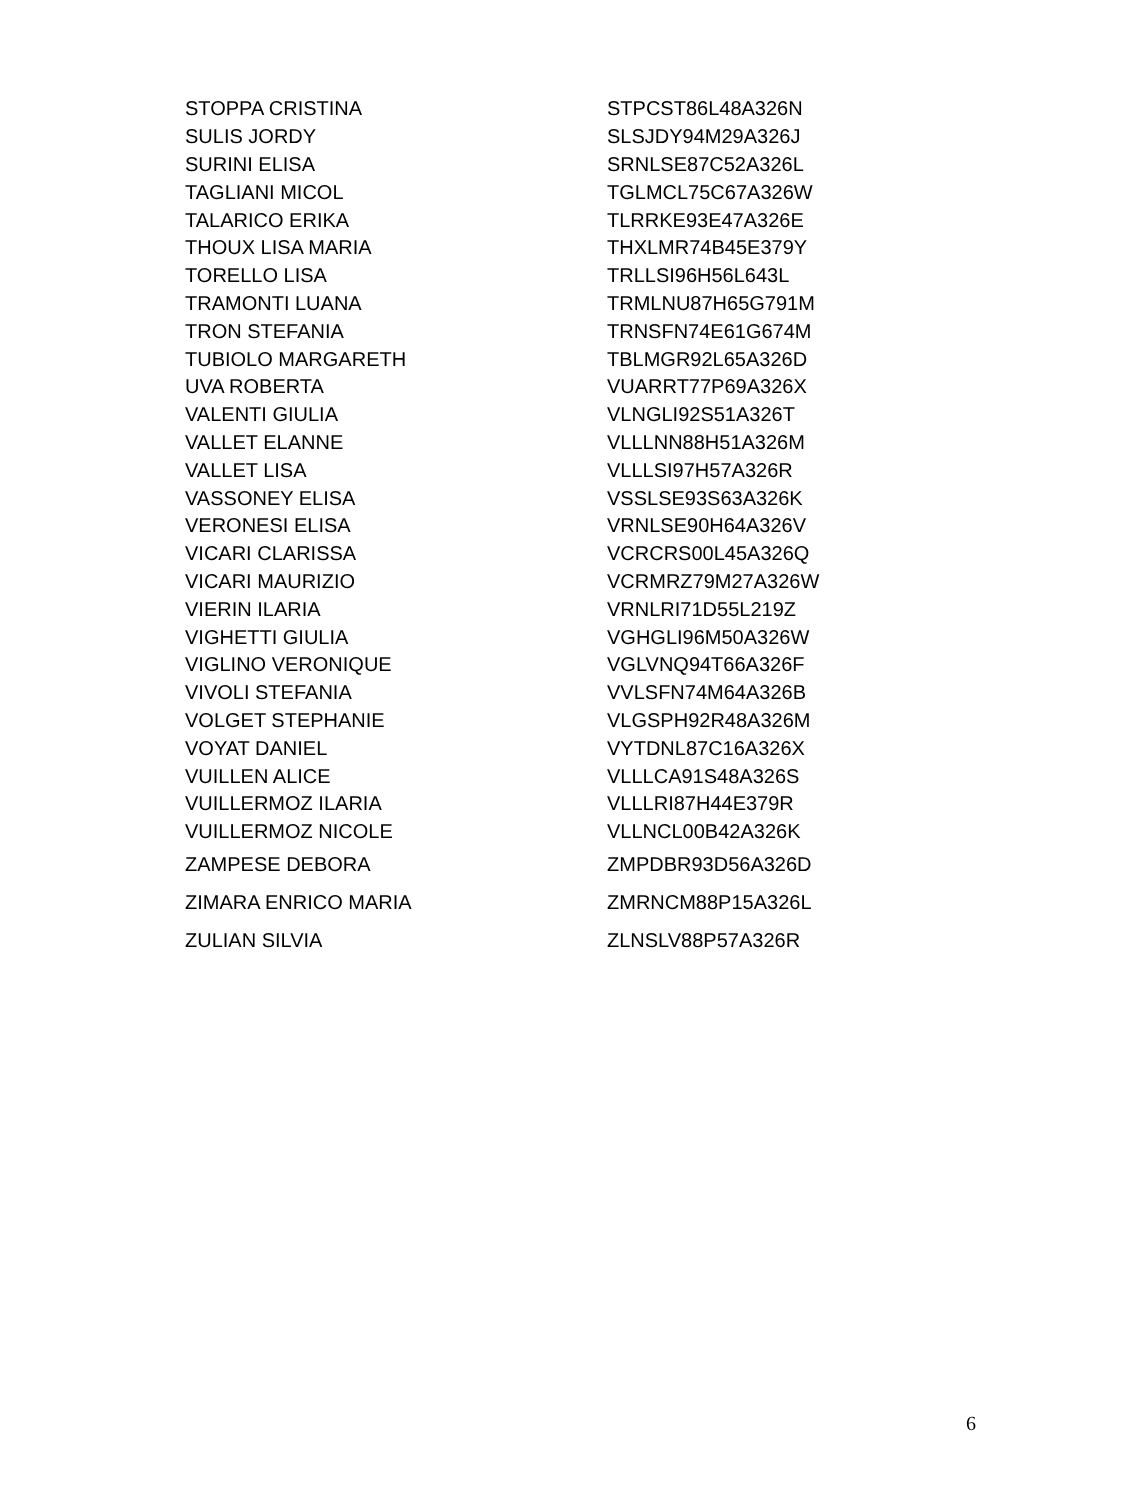| STOPPA CRISTINA | STPCST86L48A326N |
| SULIS JORDY | SLSJDY94M29A326J |
| SURINI ELISA | SRNLSE87C52A326L |
| TAGLIANI MICOL | TGLMCL75C67A326W |
| TALARICO ERIKA | TLRRKE93E47A326E |
| THOUX LISA MARIA | THXLMR74B45E379Y |
| TORELLO LISA | TRLLSI96H56L643L |
| TRAMONTI LUANA | TRMLNU87H65G791M |
| TRON STEFANIA | TRNSFN74E61G674M |
| TUBIOLO MARGARETH | TBLMGR92L65A326D |
| UVA ROBERTA | VUARRT77P69A326X |
| VALENTI GIULIA | VLNGLI92S51A326T |
| VALLET ELANNE | VLLLNN88H51A326M |
| VALLET LISA | VLLLSI97H57A326R |
| VASSONEY ELISA | VSSLSE93S63A326K |
| VERONESI ELISA | VRNLSE90H64A326V |
| VICARI CLARISSA | VCRCRS00L45A326Q |
| VICARI MAURIZIO | VCRMRZ79M27A326W |
| VIERIN ILARIA | VRNLRI71D55L219Z |
| VIGHETTI GIULIA | VGHGLI96M50A326W |
| VIGLINO VERONIQUE | VGLVNQ94T66A326F |
| VIVOLI STEFANIA | VVLSFN74M64A326B |
| VOLGET STEPHANIE | VLGSPH92R48A326M |
| VOYAT DANIEL | VYTDNL87C16A326X |
| VUILLEN ALICE | VLLLCA91S48A326S |
| VUILLERMOZ ILARIA | VLLLRI87H44E379R |
| VUILLERMOZ NICOLE | VLLNCL00B42A326K |
| ZAMPESE DEBORA | ZMPDBR93D56A326D |
| ZIMARA ENRICO MARIA | ZMRNCM88P15A326L |
| ZULIAN SILVIA | ZLNSLV88P57A326R |
6